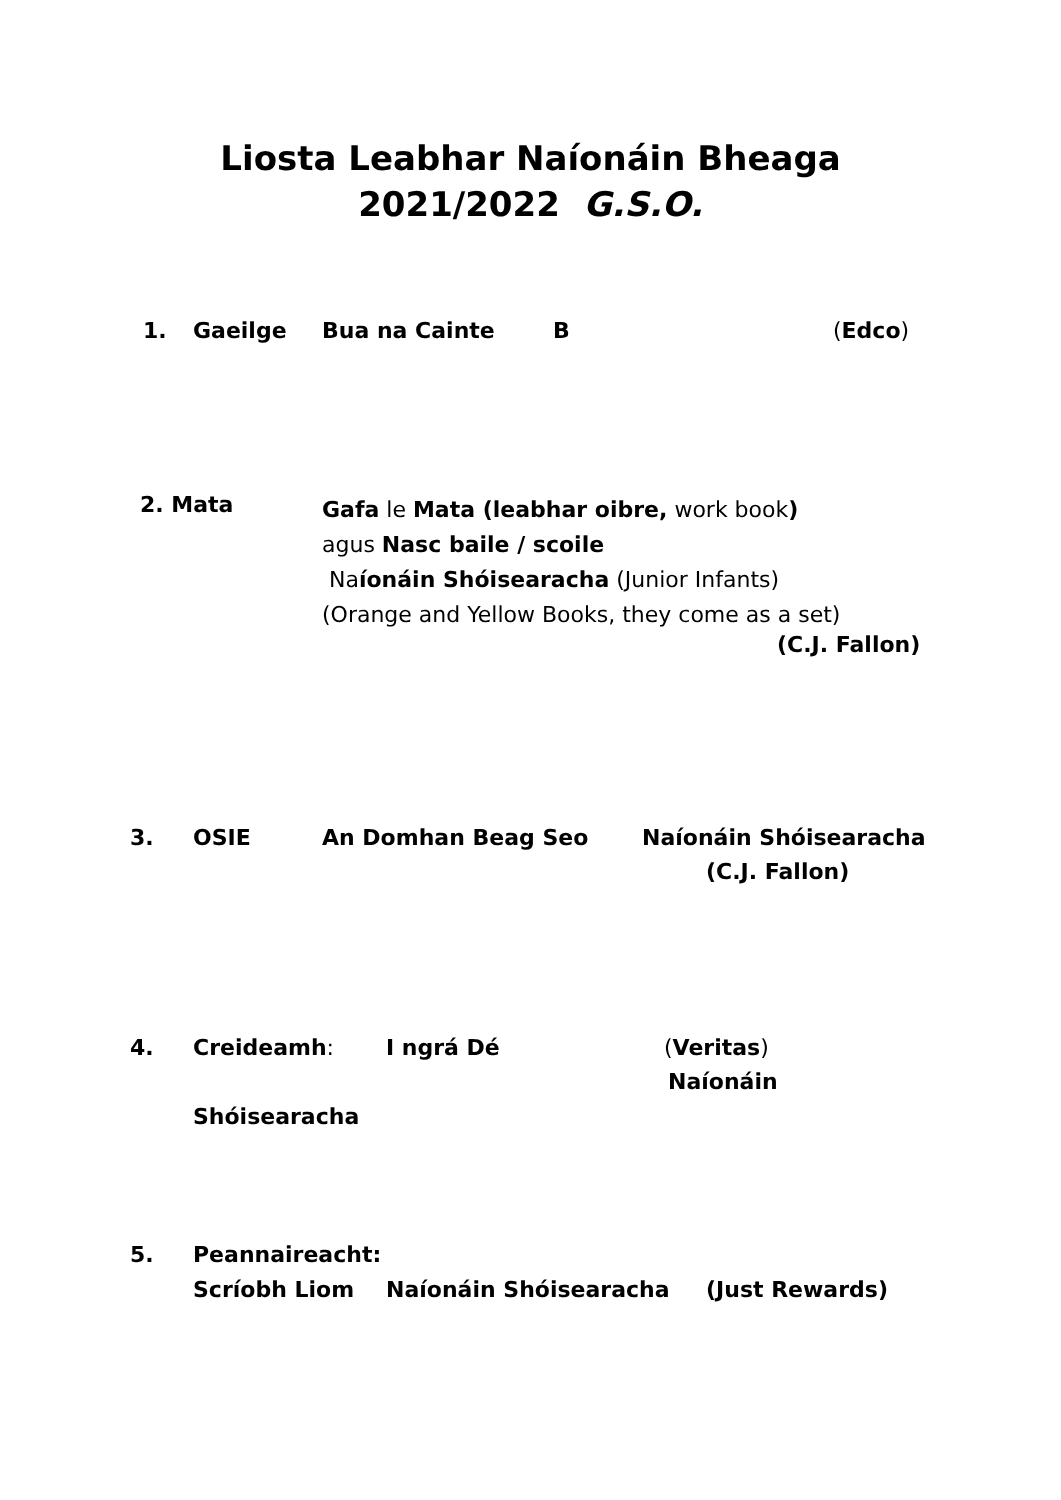Liosta Leabhar Naíonáin Bheaga
2021/2022 G.S.O.
1. Gaeilge Bua na Cainte B (Edco)
2. Mata
Gafa le Mata (leabhar oibre, work book)
agus Nasc baile / scoile
Naíonáin Shóisearacha (Junior Infants)
(Orange and Yellow Books, they come as a set)
(C.J. Fallon)
3. OSIE An Domhan Beag Seo Naíonáin Shóisearacha
(C.J. Fallon)
4. Creideamh: I ngrá Dé (Veritas)
Naíonáin
Shóisearacha
5. Peannaireacht:
Scríobh Liom Naíonáin Shóisearacha (Just Rewards)